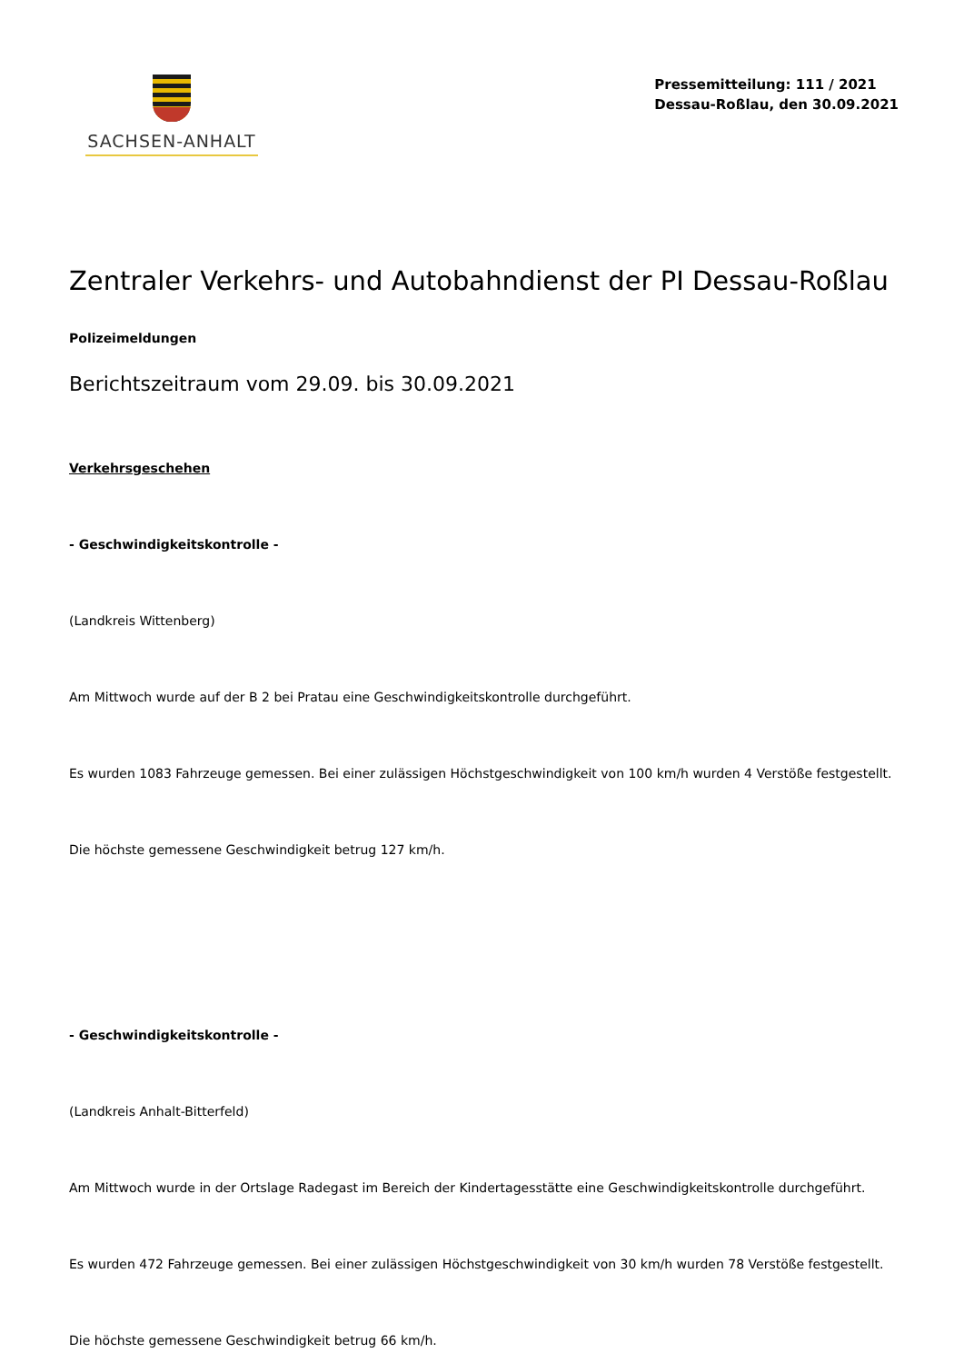SACHSEN-ANHALT
Pressemitteilung: 111 / 2021
Dessau-Roßlau, den 30.09.2021
Zentraler Verkehrs- und Autobahndienst der PI Dessau-Roßlau
Polizeimeldungen
Berichtszeitraum vom 29.09. bis 30.09.2021
Verkehrsgeschehen
- Geschwindigkeitskontrolle -
(Landkreis Wittenberg)
Am Mittwoch wurde auf der B 2 bei Pratau eine Geschwindigkeitskontrolle durchgeführt.
Es wurden 1083 Fahrzeuge gemessen. Bei einer zulässigen Höchstgeschwindigkeit von 100 km/h wurden 4 Verstöße festgestellt.
Die höchste gemessene Geschwindigkeit betrug 127 km/h.
- Geschwindigkeitskontrolle -
(Landkreis Anhalt-Bitterfeld)
Am Mittwoch wurde in der Ortslage Radegast im Bereich der Kindertagesstätte eine Geschwindigkeitskontrolle durchgeführt.
Es wurden 472 Fahrzeuge gemessen. Bei einer zulässigen Höchstgeschwindigkeit von 30 km/h wurden 78 Verstöße festgestellt.
Die höchste gemessene Geschwindigkeit betrug 66 km/h.